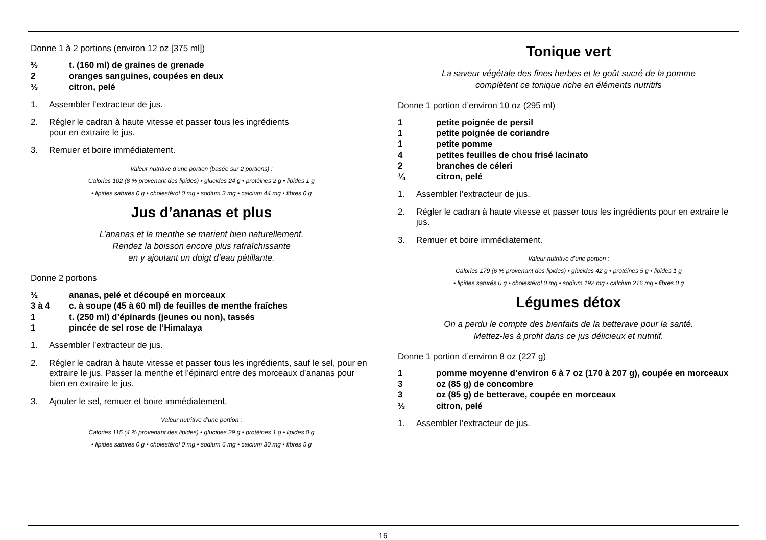Donne 1 à 2 portions (environ 12 oz [375 ml])
⅔ t. (160 ml) de graines de grenade
2 oranges sanguines, coupées en deux
⅓ citron, pelé
1. Assembler l’extracteur de jus.
2. Régler le cadran à haute vitesse et passer tous les ingrédients
pour en extraire le jus.
3. Remuer et boire immédiatement.
Valeur nutritive d’une portion (basée sur 2 portions) :
Calories 102 (8 % provenant des lipides) • glucides 24 g • protéines 2 g • lipides 1 g
• lipides saturés 0 g • cholestérol 0 mg • sodium 3 mg • calcium 44 mg • fibres 0 g
Jus d’ananas et plus
L’ananas et la menthe se marient bien naturellement.
Rendez la boisson encore plus rafraîchissante
en y ajoutant un doigt d’eau pétillante.
Donne 2 portions
½ ananas, pelé et découpé en morceaux
3 à 4 c. à soupe (45 à 60 ml) de feuilles de menthe fraîches
1 t. (250 ml) d’épinards (jeunes ou non), tassés
1 pincée de sel rose de l’Himalaya
1. Assembler l’extracteur de jus.
2. Régler le cadran à haute vitesse et passer tous les ingrédients, sauf le sel, pour en extraire le jus. Passer la menthe et l’épinard entre des morceaux d’ananas pour bien en extraire le jus.
3. Ajouter le sel, remuer et boire immédiatement.
Valeur nutritive d’une portion :
Calories 115 (4 % provenant des lipides) • glucides 29 g • protéines 1 g • lipides 0 g
• lipides saturés 0 g • cholestérol 0 mg • sodium 6 mg • calcium 30 mg • fibres 5 g
Tonique vert
La saveur végétale des fines herbes et le goût sucré de la pomme
complètent ce tonique riche en éléments nutritifs
Donne 1 portion d’environ 10 oz (295 ml)
1 petite poignée de persil
1 petite poignée de coriandre
1 petite pomme
4 petites feuilles de chou frisé lacinato
2 branches de céleri
¼ citron, pelé
1. Assembler l’extracteur de jus.
2. Régler le cadran à haute vitesse et passer tous les ingrédients pour en extraire le jus.
3. Remuer et boire immédiatement.
Valeur nutritive d’une portion :
Calories 179 (6 % provenant des lipides) • glucides 42 g • protéines 5 g • lipides 1 g
• lipides saturés 0 g • cholestérol 0 mg • sodium 192 mg • calcium 216 mg • fibres 0 g
Légumes détox
On a perdu le compte des bienfaits de la betterave pour la santé.
Mettez-les à profit dans ce jus délicieux et nutritif.
Donne 1 portion d’environ 8 oz (227 g)
1 pomme moyenne d’environ 6 à 7 oz (170 à 207 g), coupée en morceaux
3 oz (85 g) de concombre
3 oz (85 g) de betterave, coupée en morceaux
⅓ citron, pelé
1. Assembler l’extracteur de jus.
16